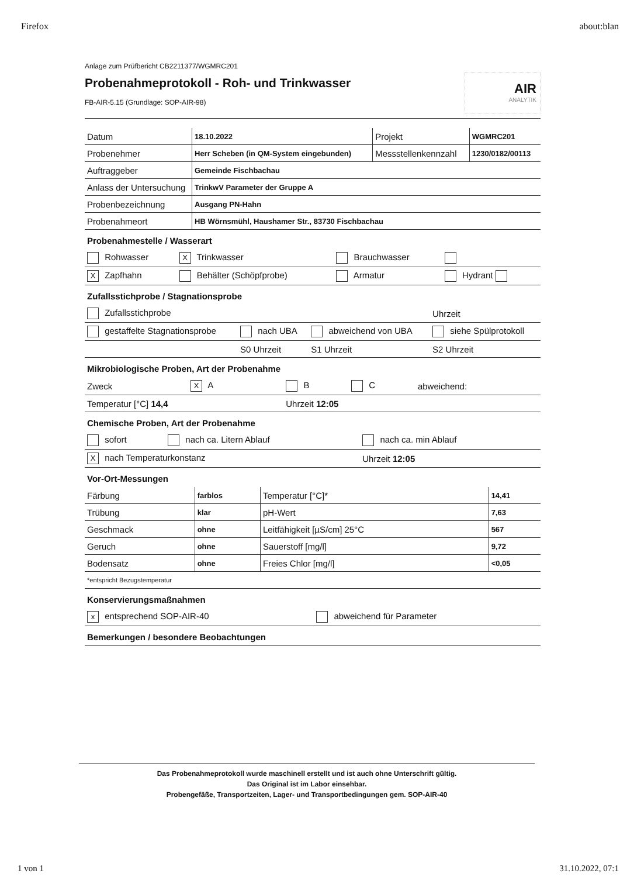Firefox about:blan
Anlage zum Prüfbericht CB2211377/WGMRC201
Probenahmeprotokoll - Roh- und Trinkwasser
FB-AIR-5.15 (Grundlage: SOP-AIR-98)
AIR
ANALYTIK
| Datum | 18.10.2022 | Projekt | WGMRC201 |
| Probenehmer | Herr Scheben (in QM-System eingebunden) | Messstellenkennzahl | 1230/0182/00113 |
| Auftraggeber | Gemeinde Fischbachau | | |
| Anlass der Untersuchung | TrinkwV Parameter der Gruppe A | | |
| Probenbezeichnung | Ausgang PN-Hahn | | |
| Probenahmeort | HB Wörnsmühl, Haushamer Str., 83730 Fischbachau | | |
Probenahmestelle / Wasserart
| Rohwasser | X Trinkwasser | Brauchwasser | |
| X Zapfhahn | Behälter (Schöpfprobe) | Armatur | Hydrant |
Zufallsstichprobe / Stagnationsprobe
| Zufallsstichprobe | | | Uhrzeit |
| gestaffelte Stagnationsprobe | nach UBA | abweichend von UBA | siehe Spülprotokoll |
| | S0 Uhrzeit | S1 Uhrzeit | S2 Uhrzeit |
Mikrobiologische Proben, Art der Probenahme
| Zweck | X A | B | C | abweichend: |
| Temperatur [°C] 14,4 | | Uhrzeit 12:05 | | |
Chemische Proben, Art der Probenahme
| sofort | nach ca. Litern Ablauf | nach ca. min Ablauf |
| X nach Temperaturkonstanz | | Uhrzeit 12:05 |
Vor-Ort-Messungen
| Färbung | farblos | Temperatur [°C]* | 14,41 |
| Trübung | klar | pH-Wert | 7,63 |
| Geschmack | ohne | Leitfähigkeit [µS/cm] 25°C | 567 |
| Geruch | ohne | Sauerstoff [mg/l] | 9,72 |
| Bodensatz | ohne | Freies Chlor [mg/l] | <0,05 |
| *entspricht Bezugstemperatur | | | |
Konservierungsmaßnahmen
| x entsprechend SOP-AIR-40 | abweichend für Parameter |
Bemerkungen / besondere Beobachtungen
Das Probenahmeprotokoll wurde maschinell erstellt und ist auch ohne Unterschrift gültig.
Das Original ist im Labor einsehbar.
Probengefäße, Transportzeiten, Lager- und Transportbedingungen gem. SOP-AIR-40
1 von 1 31.10.2022, 07:1